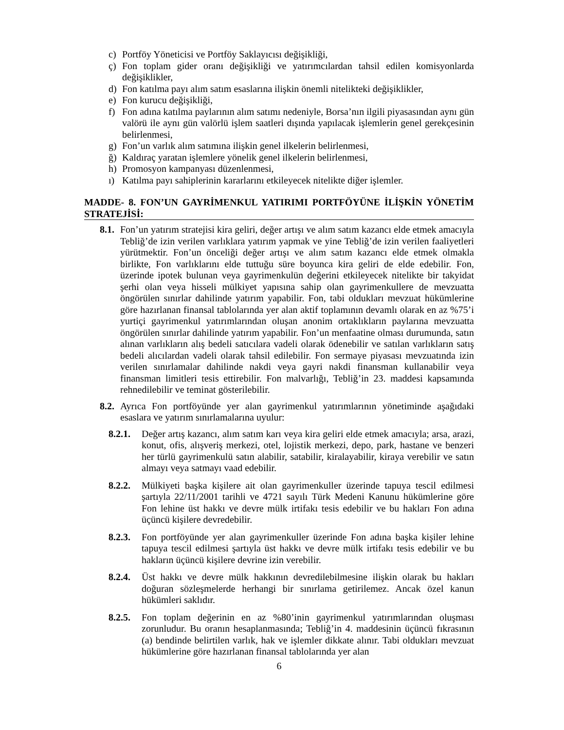c) Portföy Yöneticisi ve Portföy Saklayıcısı değişikliği,
ç) Fon toplam gider oranı değişikliği ve yatırımcılardan tahsil edilen komisyonlarda değişiklikler,
d) Fon katılma payı alım satım esaslarına ilişkin önemli nitelikteki değişiklikler,
e) Fon kurucu değişikliği,
f) Fon adına katılma paylarının alım satımı nedeniyle, Borsa’nın ilgili piyasasından aynı gün valörü ile aynı gün valörlü işlem saatleri dışında yapılacak işlemlerin genel gerekçesinin belirlenmesi,
g) Fon’un varlık alım satımına ilişkin genel ilkelerin belirlenmesi,
ğ) Kaldıraç yaratan işlemlere yönelik genel ilkelerin belirlenmesi,
h) Promosyon kampanyası düzenlenmesi,
ı) Katılma payı sahiplerinin kararlarını etkileyecek nitelikte diğer işlemler.
MADDE- 8. FON’UN GAYRİMENKUL YATIRIMI PORTFÖYÜNE İLİŞKİN YÖNETİM STRATEJİSİ:
8.1. Fon’un yatırım stratejisi kira geliri, değer artışı ve alım satım kazancı elde etmek amacıyla Tebliğ’de izin verilen varlıklara yatırım yapmak ve yine Tebliğ’de izin verilen faaliyetleri yürütmektir. Fon’un önceliği değer artışı ve alım satım kazancı elde etmek olmakla birlikte, Fon varlıklarını elde tuttuğu süre boyunca kira geliri de elde edebilir. Fon, üzerinde ipotek bulunan veya gayrimenkulün değerini etkileyecek nitelikte bir takyidat şerhi olan veya hisseli mülkiyet yapısına sahip olan gayrimenkullere de mevzuatta öngörülen sınırlar dahilinde yatırım yapabilir. Fon, tabi oldukları mevzuat hükümlerine göre hazırlanan finansal tablolarında yer alan aktif toplamının devamlı olarak en az %75’i yurtiçi gayrimenkul yatırımlarından oluşan anonim ortaklıkların paylarına mevzuatta öngörülen sınırlar dahilinde yatırım yapabilir. Fon’un menfaatine olması durumunda, satın alınan varlıkların alış bedeli satıcılara vadeli olarak ödenebilir ve satılan varlıkların satış bedeli alıcılardan vadeli olarak tahsil edilebilir. Fon sermaye piyasası mevzuatında izin verilen sınırlamalar dahilinde nakdi veya gayri nakdi finansman kullanabilir veya finansman limitleri tesis ettirebilir. Fon malvarlığı, Tebliğ’in 23. maddesi kapsamında rehnedilebilir ve teminat gösterilebilir.
8.2. Ayrıca Fon portföyünde yer alan gayrimenkul yatırımlarının yönetiminde aşağıdaki esaslara ve yatırım sınırlamalarına uyulur:
8.2.1. Değer artış kazancı, alım satım karı veya kira geliri elde etmek amacıyla; arsa, arazi, konut, ofis, alışveriş merkezi, otel, lojistik merkezi, depo, park, hastane ve benzeri her türlü gayrimenkulü satın alabilir, satabilir, kiralayabilir, kiraya verebilir ve satın almayı veya satmayı vaad edebilir.
8.2.2. Mülkiyeti başka kişilere ait olan gayrimenkuller üzerinde tapuya tescil edilmesi şartıyla 22/11/2001 tarihli ve 4721 sayılı Türk Medeni Kanunu hükümlerine göre Fon lehine üst hakkı ve devre mülk irtifakı tesis edebilir ve bu hakları Fon adına üçüncü kişilere devredebilir.
8.2.3. Fon portföyünde yer alan gayrimenkuller üzerinde Fon adına başka kişiler lehine tapuya tescil edilmesi şartıyla üst hakkı ve devre mülk irtifakı tesis edebilir ve bu hakların üçüncü kişilere devrine izin verebilir.
8.2.4. Üst hakkı ve devre mülk hakkının devredilebilmesine ilişkin olarak bu hakları doğuran sözleşmelerde herhangi bir sınırlama getirilemez. Ancak özel kanun hükümleri saklıdır.
8.2.5. Fon toplam değerinin en az %80’inin gayrimenkul yatırımlarından oluşması zorunludur. Bu oranın hesaplanmasında; Tebliğ’in 4. maddesinin üçüncü fıkrasının (a) bendinde belirtilen varlık, hak ve işlemler dikkate alınır. Tabi oldukları mevzuat hükümlerine göre hazırlanan finansal tablolarında yer alan
6